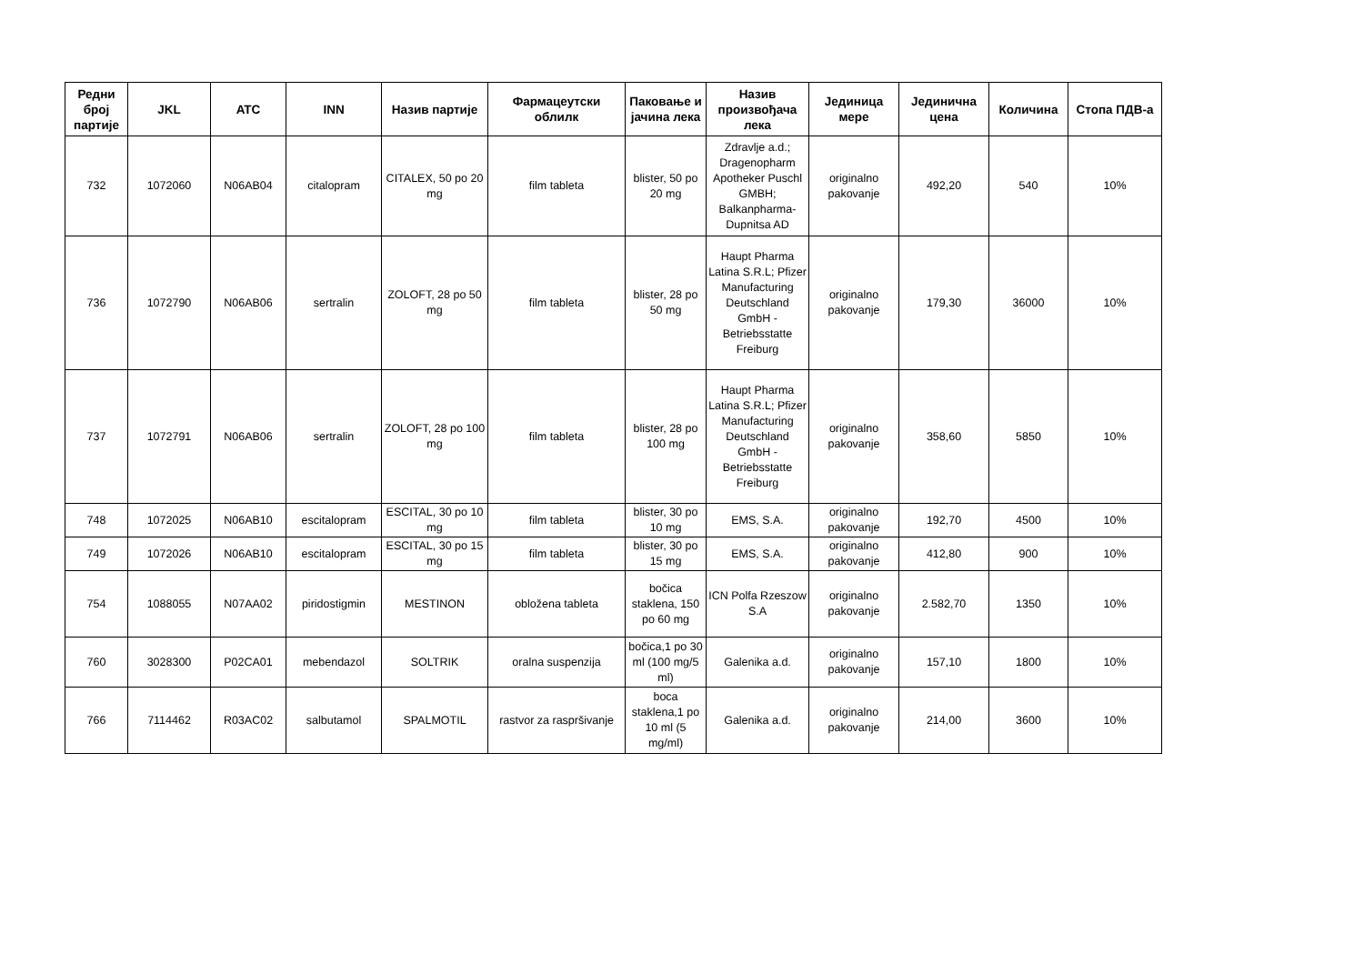| Редни број партије | JKL | ATC | INN | Назив партије | Фармацеутски облилк | Паковање и јачина лека | Назив произвођача лека | Јединица мере | Јединична цена | Количина | Стопа ПДВ-а |
| --- | --- | --- | --- | --- | --- | --- | --- | --- | --- | --- | --- |
| 732 | 1072060 | N06AB04 | citalopram | CITALEX, 50 po 20 mg | film tableta | blister, 50 po 20 mg | Zdravlje a.d.; Dragenopharm Apotheker Puschl GMBH; Balkanpharma-Dupnitsa AD | originalno pakovanje | 492,20 | 540 | 10% |
| 736 | 1072790 | N06AB06 | sertralin | ZOLOFT, 28 po 50 mg | film tableta | blister, 28 po 50 mg | Haupt Pharma Latina S.R.L; Pfizer Manufacturing Deutschland GmbH - Betriebsstatte Freiburg | originalno pakovanje | 179,30 | 36000 | 10% |
| 737 | 1072791 | N06AB06 | sertralin | ZOLOFT, 28 po 100 mg | film tableta | blister, 28 po 100 mg | Haupt Pharma Latina S.R.L; Pfizer Manufacturing Deutschland GmbH - Betriebsstatte Freiburg | originalno pakovanje | 358,60 | 5850 | 10% |
| 748 | 1072025 | N06AB10 | escitalopram | ESCITAL, 30 po 10 mg | film tableta | blister, 30 po 10 mg | EMS, S.A. | originalno pakovanje | 192,70 | 4500 | 10% |
| 749 | 1072026 | N06AB10 | escitalopram | ESCITAL, 30 po 15 mg | film tableta | blister, 30 po 15 mg | EMS, S.A. | originalno pakovanje | 412,80 | 900 | 10% |
| 754 | 1088055 | N07AA02 | piridostigmin | MESTINON | obložena tableta | bočica staklena, 150 po 60 mg | ICN Polfa Rzeszow S.A | originalno pakovanje | 2.582,70 | 1350 | 10% |
| 760 | 3028300 | P02CA01 | mebendazol | SOLTRIK | oralna suspenzija | bočica,1 po 30 ml (100 mg/5 ml) | Galenika a.d. | originalno pakovanje | 157,10 | 1800 | 10% |
| 766 | 7114462 | R03AC02 | salbutamol | SPALMOTIL | rastvor za raspršivanje | boca staklena,1 po 10 ml (5 mg/ml) | Galenika a.d. | originalno pakovanje | 214,00 | 3600 | 10% |